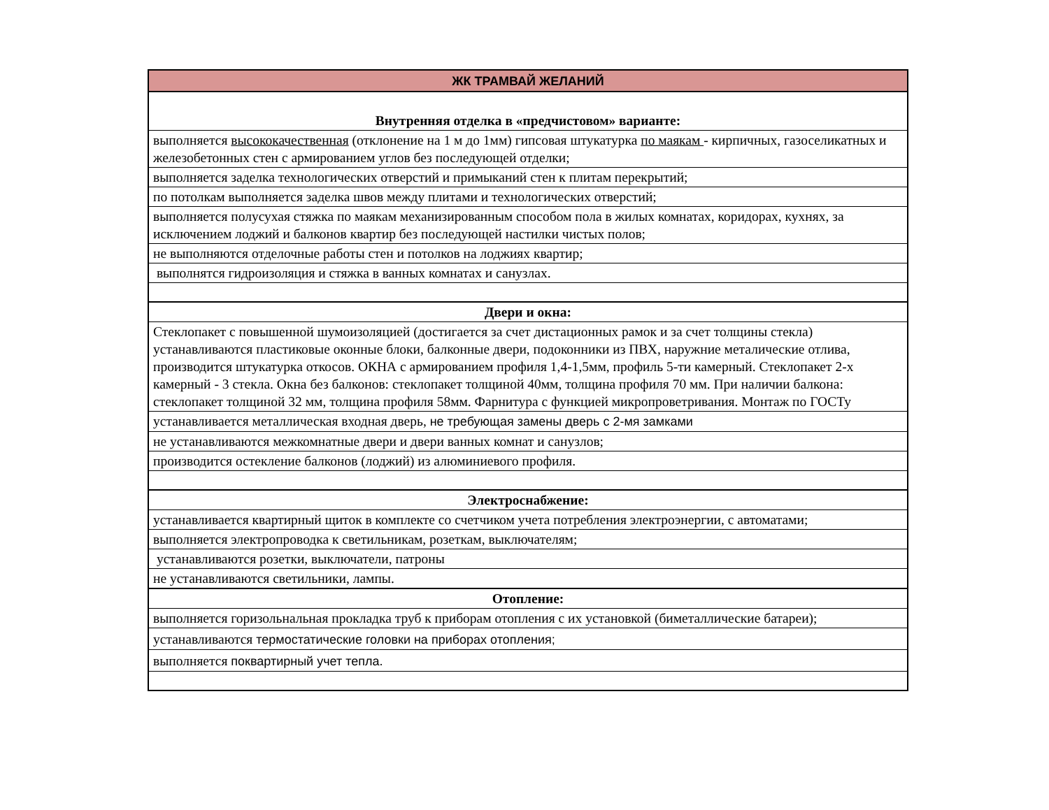| ЖК ТРАМВАЙ ЖЕЛАНИЙ |
| Внутренняя отделка в «предчистовом» варианте: |
| выполняется высококачественная (отклонение на 1 м до 1мм) гипсовая штукатурка по маякам - кирпичных, газоселикатных и железобетонных стен с армированием углов без последующей отделки; |
| выполняется заделка технологических отверстий и примыканий стен к плитам перекрытий; |
| по потолкам выполняется заделка швов между плитами и технологических отверстий; |
| выполняется полусухая стяжка по маякам механизированным способом пола в жилых комнатах, коридорах, кухнях, за исключением лоджий и балконов квартир без последующей настилки чистых полов; |
| не выполняются отделочные работы стен и потолков на лоджиях квартир; |
| выполнятся гидроизоляция и стяжка в ванных комнатах и санузлах. |
| Двери и окна: |
| Стеклопакет с повышенной шумоизоляцией (достигается за счет дистационных рамок и за счет толщины стекла) устанавливаются пластиковые оконные блоки, балконные двери, подоконники из ПВХ, наружние металические отлива, производится штукатурка откосов. ОКНА с армированием профиля 1,4-1,5мм, профиль 5-ти камерный. Стеклопакет 2-х камерный - 3 стекла. Окна без балконов: стеклопакет толщиной 40мм, толщина профиля 70 мм. При наличии балкона: стеклопакет толщиной 32 мм, толщина профиля 58мм. Фарнитура с функцией микропроветривания. Монтаж по ГОСТу |
| устанавливается металлическая входная дверь, не требующая замены дверь с 2-мя замками |
| не устанавливаются межкомнатные двери и двери ванных комнат и санузлов; |
| производится остекление балконов (лоджий) из алюминиевого профиля. |
| Электроснабжение: |
| устанавливается квартирный щиток в комплекте со счетчиком учета потребления электроэнергии, с автоматами; |
| выполняется электропроводка к светильникам, розеткам, выключателям; |
| устанавливаются розетки, выключатели, патроны |
| не устанавливаются светильники, лампы. |
| Отопление: |
| выполняется горизольнальная прокладка труб к приборам отопления с их установкой (биметаллические батареи); |
| устанавливаются термостатические головки на приборах отопления; |
| выполняется поквартирный учет тепла. |